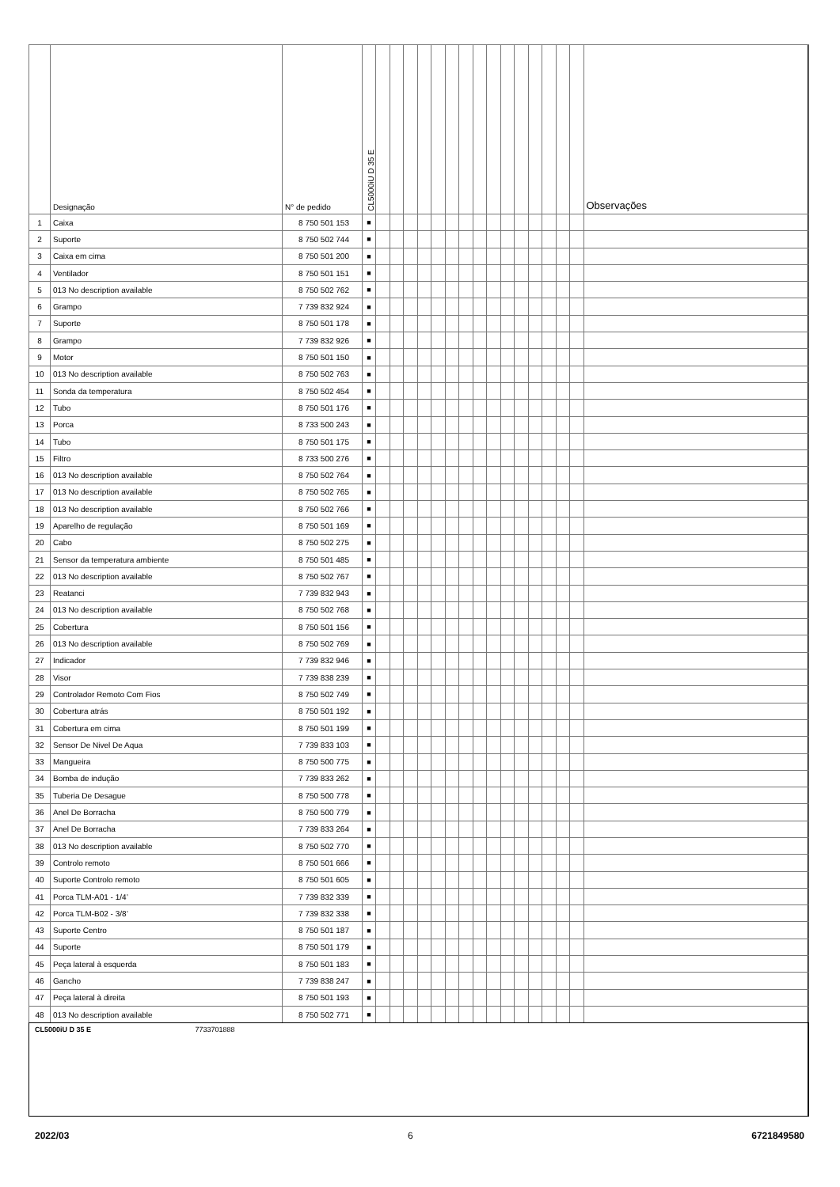| | Designação | N° de pedido | CL5000iU D 35 E | | | | | | | | | | | | | | | | Observações |
| --- | --- | --- | --- | --- | --- | --- | --- | --- | --- | --- | --- | --- | --- | --- | --- | --- | --- | --- | --- |
| 1 | Caixa | 8 750 501 153 | ■ | | | | | | | | | | | | | | | | |
| 2 | Suporte | 8 750 502 744 | ■ | | | | | | | | | | | | | | | | |
| 3 | Caixa em cima | 8 750 501 200 | ■ | | | | | | | | | | | | | | | | |
| 4 | Ventilador | 8 750 501 151 | ■ | | | | | | | | | | | | | | | | |
| 5 | 013 No description available | 8 750 502 762 | ■ | | | | | | | | | | | | | | | | |
| 6 | Grampo | 7 739 832 924 | ■ | | | | | | | | | | | | | | | | |
| 7 | Suporte | 8 750 501 178 | ■ | | | | | | | | | | | | | | | | |
| 8 | Grampo | 7 739 832 926 | ■ | | | | | | | | | | | | | | | | |
| 9 | Motor | 8 750 501 150 | ■ | | | | | | | | | | | | | | | | |
| 10 | 013 No description available | 8 750 502 763 | ■ | | | | | | | | | | | | | | | | |
| 11 | Sonda da temperatura | 8 750 502 454 | ■ | | | | | | | | | | | | | | | | |
| 12 | Tubo | 8 750 501 176 | ■ | | | | | | | | | | | | | | | | |
| 13 | Porca | 8 733 500 243 | ■ | | | | | | | | | | | | | | | | |
| 14 | Tubo | 8 750 501 175 | ■ | | | | | | | | | | | | | | | | |
| 15 | Filtro | 8 733 500 276 | ■ | | | | | | | | | | | | | | | | |
| 16 | 013 No description available | 8 750 502 764 | ■ | | | | | | | | | | | | | | | | |
| 17 | 013 No description available | 8 750 502 765 | ■ | | | | | | | | | | | | | | | | |
| 18 | 013 No description available | 8 750 502 766 | ■ | | | | | | | | | | | | | | | | |
| 19 | Aparelho de regulação | 8 750 501 169 | ■ | | | | | | | | | | | | | | | | |
| 20 | Cabo | 8 750 502 275 | ■ | | | | | | | | | | | | | | | | |
| 21 | Sensor da temperatura ambiente | 8 750 501 485 | ■ | | | | | | | | | | | | | | | | |
| 22 | 013 No description available | 8 750 502 767 | ■ | | | | | | | | | | | | | | | | |
| 23 | Reatanci | 7 739 832 943 | ■ | | | | | | | | | | | | | | | | |
| 24 | 013 No description available | 8 750 502 768 | ■ | | | | | | | | | | | | | | | | |
| 25 | Cobertura | 8 750 501 156 | ■ | | | | | | | | | | | | | | | | |
| 26 | 013 No description available | 8 750 502 769 | ■ | | | | | | | | | | | | | | | | |
| 27 | Indicador | 7 739 832 946 | ■ | | | | | | | | | | | | | | | | |
| 28 | Visor | 7 739 838 239 | ■ | | | | | | | | | | | | | | | | |
| 29 | Controlador Remoto Com Fios | 8 750 502 749 | ■ | | | | | | | | | | | | | | | | |
| 30 | Cobertura atrás | 8 750 501 192 | ■ | | | | | | | | | | | | | | | | |
| 31 | Cobertura em cima | 8 750 501 199 | ■ | | | | | | | | | | | | | | | | |
| 32 | Sensor De Nivel De Aqua | 7 739 833 103 | ■ | | | | | | | | | | | | | | | | |
| 33 | Mangueira | 8 750 500 775 | ■ | | | | | | | | | | | | | | | | |
| 34 | Bomba de indução | 7 739 833 262 | ■ | | | | | | | | | | | | | | | | |
| 35 | Tuberia De Desague | 8 750 500 778 | ■ | | | | | | | | | | | | | | | | |
| 36 | Anel De Borracha | 8 750 500 779 | ■ | | | | | | | | | | | | | | | | |
| 37 | Anel De Borracha | 7 739 833 264 | ■ | | | | | | | | | | | | | | | | |
| 38 | 013 No description available | 8 750 502 770 | ■ | | | | | | | | | | | | | | | | |
| 39 | Controlo remoto | 8 750 501 666 | ■ | | | | | | | | | | | | | | | | |
| 40 | Suporte Controlo remoto | 8 750 501 605 | ■ | | | | | | | | | | | | | | | | |
| 41 | Porca TLM-A01 - 1/4’ | 7 739 832 339 | ■ | | | | | | | | | | | | | | | | |
| 42 | Porca TLM-B02 - 3/8’ | 7 739 832 338 | ■ | | | | | | | | | | | | | | | | |
| 43 | Suporte Centro | 8 750 501 187 | ■ | | | | | | | | | | | | | | | | |
| 44 | Suporte | 8 750 501 179 | ■ | | | | | | | | | | | | | | | | |
| 45 | Peça lateral à esquerda | 8 750 501 183 | ■ | | | | | | | | | | | | | | | | |
| 46 | Gancho | 7 739 838 247 | ■ | | | | | | | | | | | | | | | | |
| 47 | Peça lateral à direita | 8 750 501 193 | ■ | | | | | | | | | | | | | | | | |
| 48 | 013 No description available | 8 750 502 771 | ■ | | | | | | | | | | | | | | | | |
CL5000iU D 35 E 7733701888
2022/03 6 6721849580